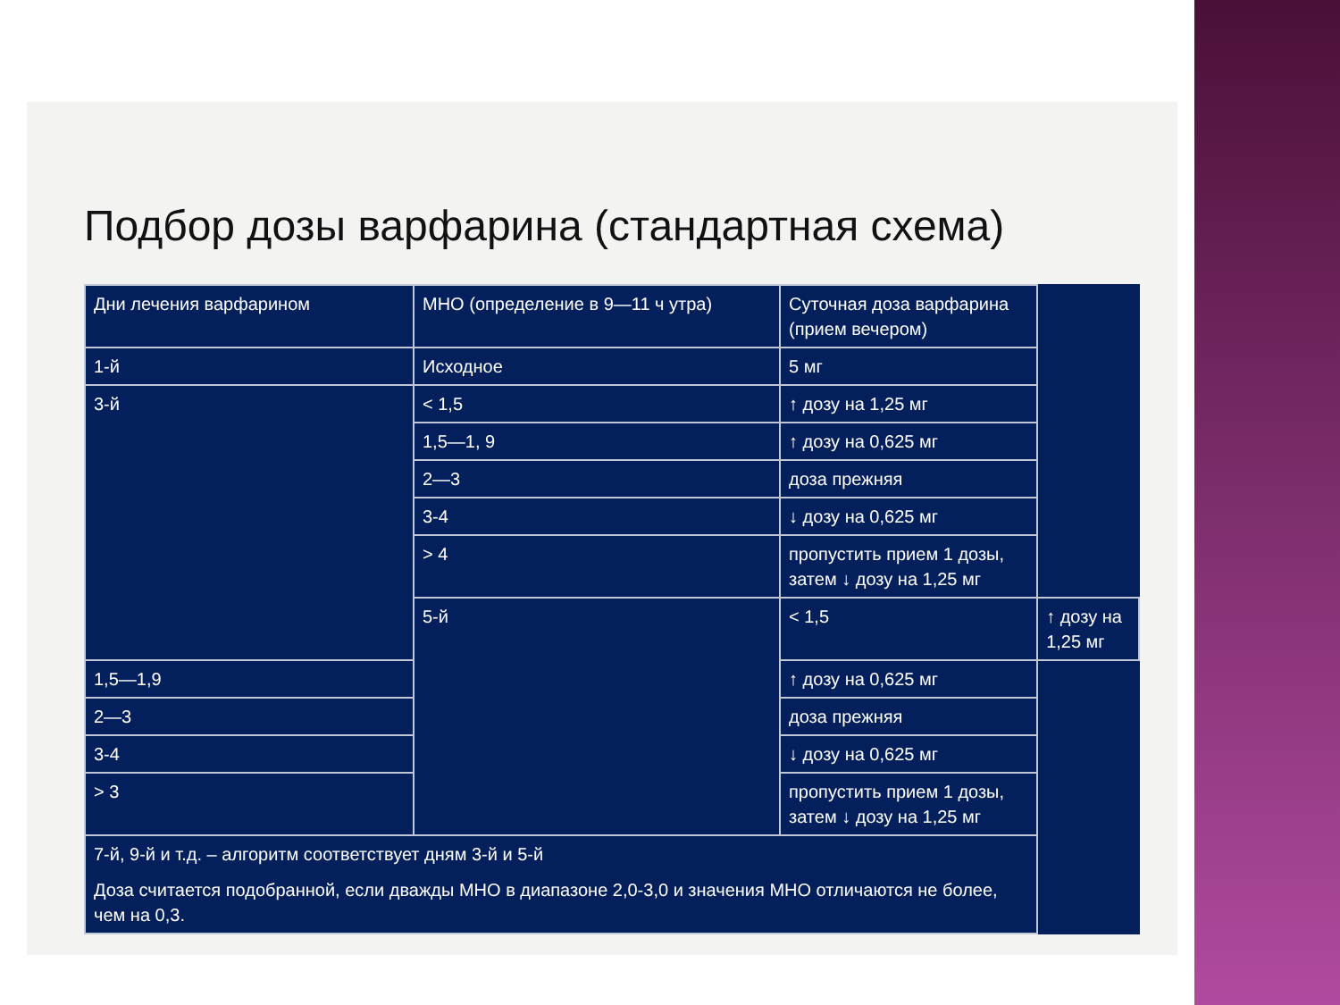Подбор дозы варфарина (стандартная схема)
| Дни лечения варфарином | МНО (определение в 9—11 ч утра) | Суточная доза варфарина (прием вечером) | |
| 1-й | Исходное | 5 мг | |
| 3-й | < 1,5 | ↑ дозу на 1,25 мг | |
| | 1,5—1, 9 | ↑ дозу на 0,625 мг | |
| | 2—3 | доза прежняя | |
| | 3-4 | ↓ дозу на 0,625 мг | |
| | > 4 | пропустить прием 1 дозы, затем ↓ дозу на 1,25 мг | |
| | 5-й | < 1,5 | ↑ дозу на 1,25 мг |
| 1,5—1,9 | | ↑ дозу на 0,625 мг | |
| 2—3 | | доза прежняя | |
| 3-4 | | ↓ дозу на 0,625 мг | |
| > 3 | | пропустить прием 1 дозы, затем ↓ дозу на 1,25 мг | |
| 7-й, 9-й и т.д. – алгоритм соответствует дням 3-й и 5-й Доза считается подобранной, если дважды МНО в диапазоне 2,0-3,0 и значения МНО отличаются не более, чем на 0,3. | | | |